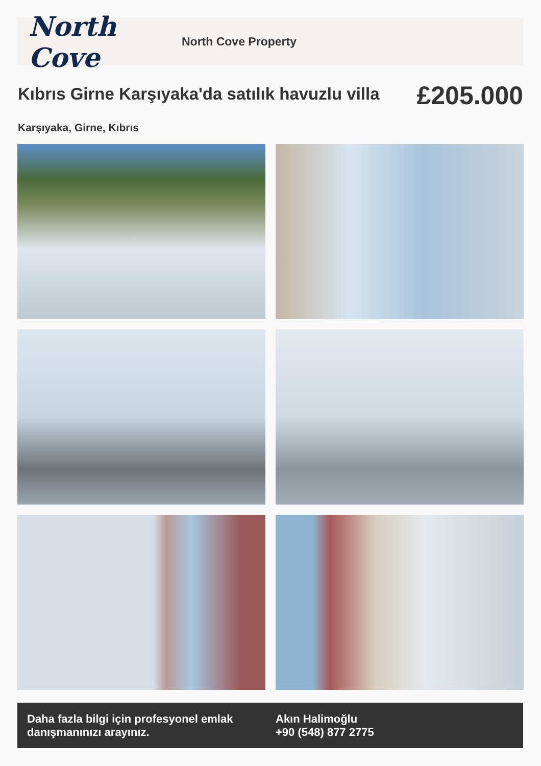North Cove
North Cove Property
Kıbrıs Girne Karşıyaka'da satılık havuzlu villa
£205.000
Karşıyaka, Girne, Kıbrıs
Daha fazla bilgi için profesyonel emlak danışmanınızı arayınız.
Akın Halimoğlu
+90 (548) 877 2775